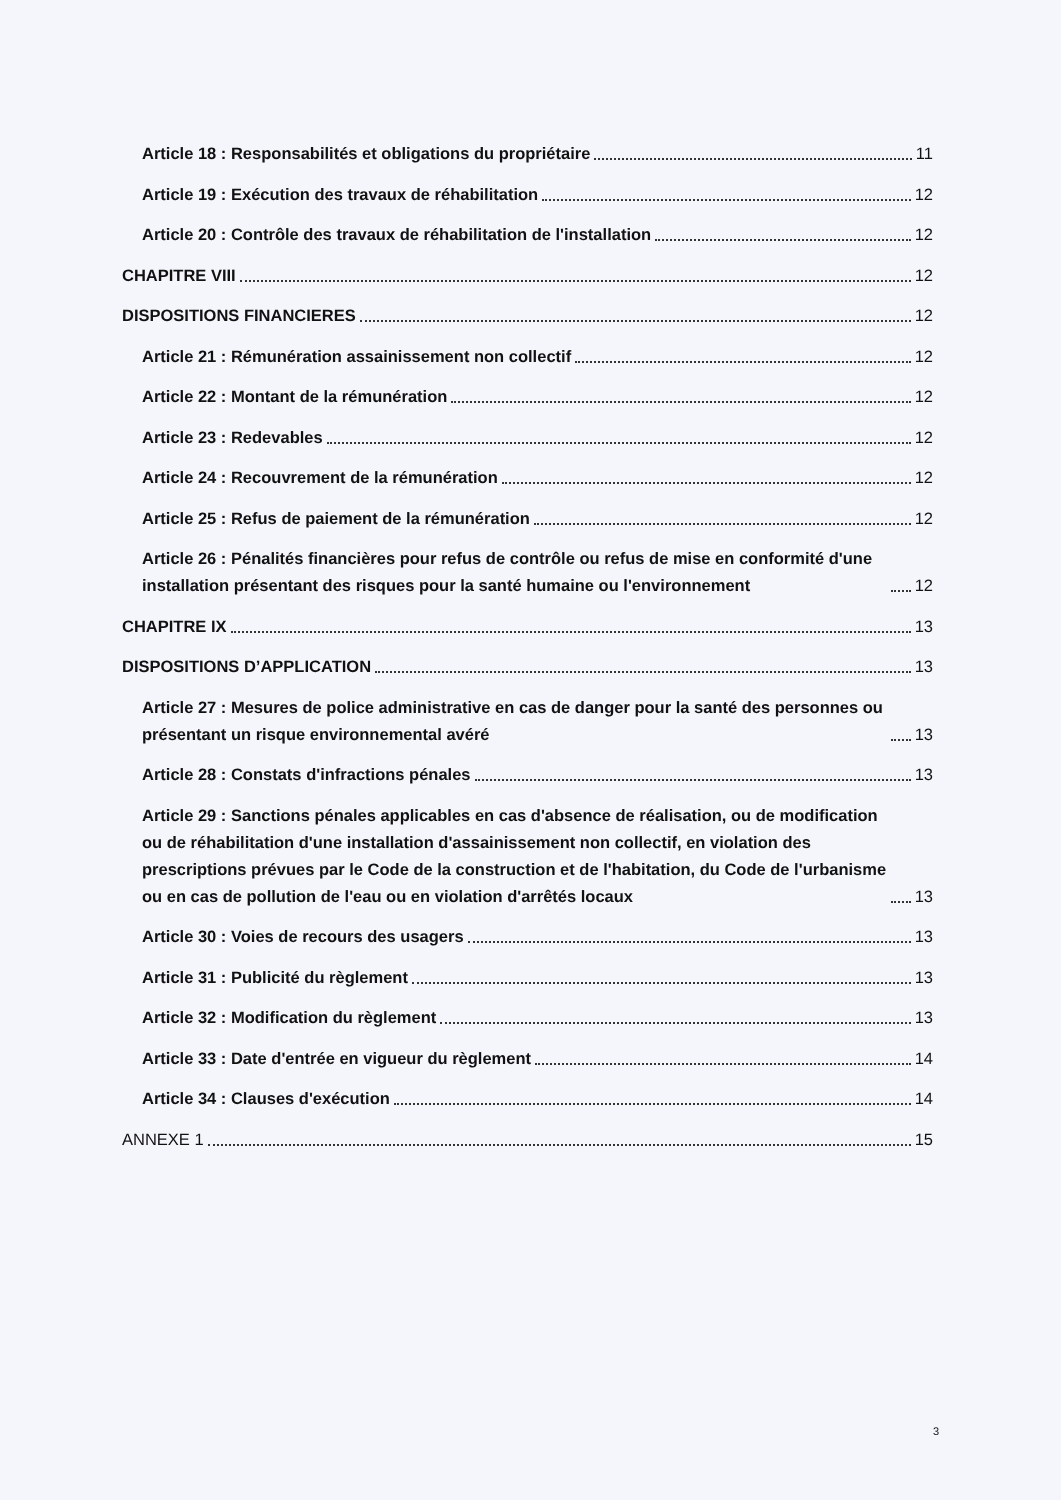Article 18 : Responsabilités et obligations du propriétaire 11
Article 19 : Exécution des travaux de réhabilitation 12
Article 20 : Contrôle des travaux de réhabilitation de l'installation 12
CHAPITRE VIII 12
DISPOSITIONS FINANCIERES 12
Article 21 : Rémunération assainissement non collectif 12
Article 22 : Montant de la rémunération 12
Article 23 : Redevables 12
Article 24 : Recouvrement de la rémunération 12
Article 25 : Refus de paiement de la rémunération 12
Article 26 : Pénalités financières pour refus de contrôle ou refus de mise en conformité d'une installation présentant des risques pour la santé humaine ou l'environnement 12
CHAPITRE IX 13
DISPOSITIONS D’APPLICATION 13
Article 27 : Mesures de police administrative en cas de danger pour la santé des personnes ou présentant un risque environnemental avéré 13
Article 28 : Constats d'infractions pénales 13
Article 29 : Sanctions pénales applicables en cas d'absence de réalisation, ou de modification ou de réhabilitation d'une installation d'assainissement non collectif, en violation des prescriptions prévues par le Code de la construction et de l'habitation, du Code de l'urbanisme ou en cas de pollution de l'eau ou en violation d'arrêtés locaux 13
Article 30 : Voies de recours des usagers 13
Article 31 : Publicité du règlement 13
Article 32 : Modification du règlement 13
Article 33 : Date d'entrée en vigueur du règlement 14
Article 34 : Clauses d'exécution 14
ANNEXE 1 15
3